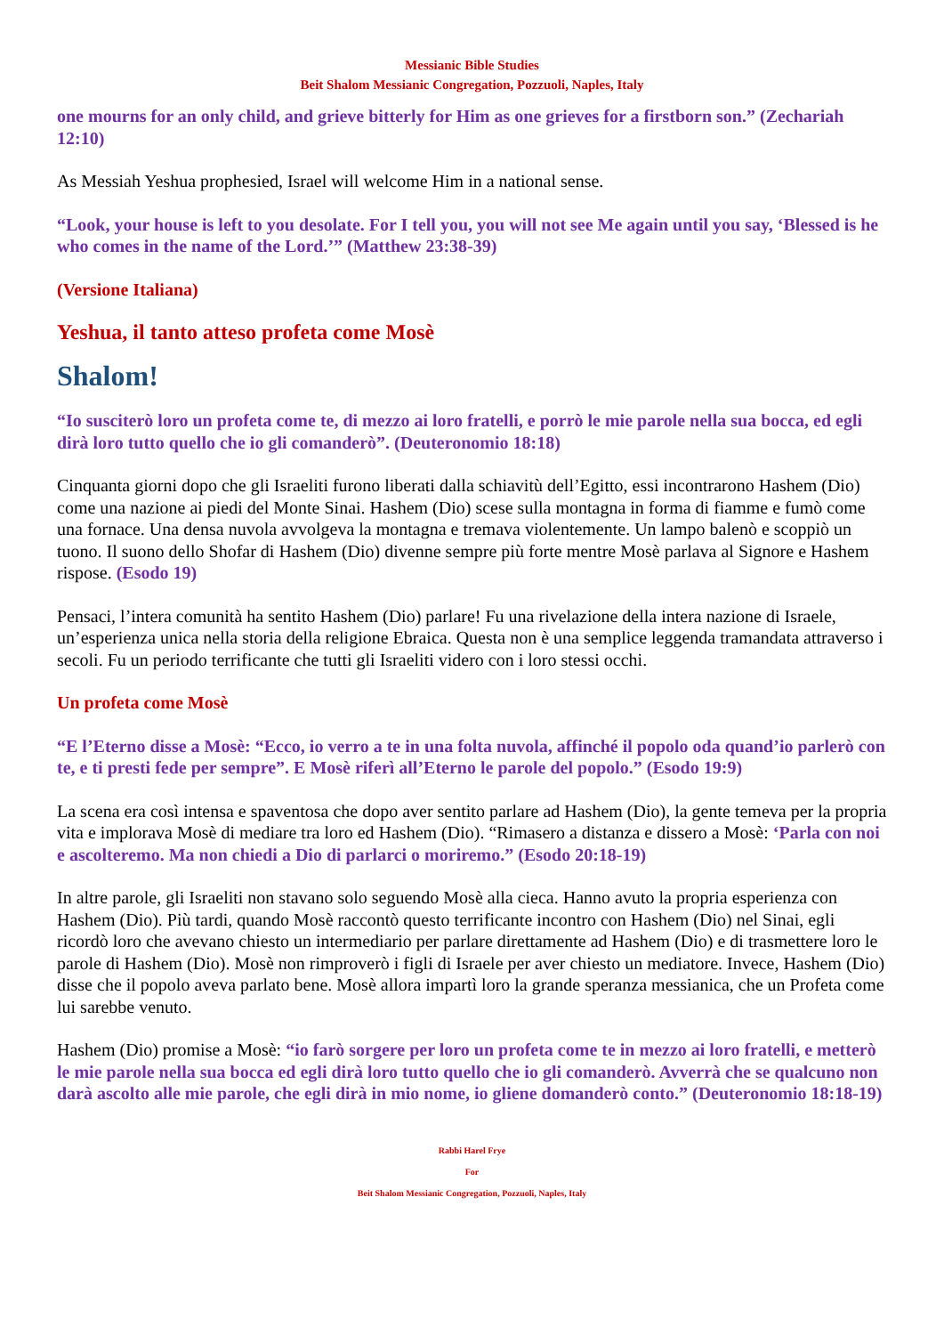Messianic Bible Studies
Beit Shalom Messianic Congregation, Pozzuoli, Naples, Italy
one mourns for an only child, and grieve bitterly for Him as one grieves for a firstborn son.” (Zechariah 12:10)
As Messiah Yeshua prophesied, Israel will welcome Him in a national sense.
“Look, your house is left to you desolate. For I tell you, you will not see Me again until you say, ‘Blessed is he who comes in the name of the Lord.’” (Matthew 23:38-39)
(Versione Italiana)
Yeshua, il tanto atteso profeta come Mosè
Shalom!
“Io susciterò loro un profeta come te, di mezzo ai loro fratelli, e porrò le mie parole nella sua bocca, ed egli dirà loro tutto quello che io gli comanderò”. (Deuteronomio 18:18)
Cinquanta giorni dopo che gli Israeliti furono liberati dalla schiavitù dell’Egitto, essi incontrarono Hashem (Dio) come una nazione ai piedi del Monte Sinai. Hashem (Dio) scese sulla montagna in forma di fiamme e fumò come una fornace. Una densa nuvola avvolgeva la montagna e tremava violentemente. Un lampo balenò e scoppiò un tuono. Il suono dello Shofar di Hashem (Dio) divenne sempre più forte mentre Mosè parlava al Signore e Hashem rispose. (Esodo 19)
Pensaci, l’intera comunità ha sentito Hashem (Dio) parlare! Fu una rivelazione della intera nazione di Israele, un’esperienza unica nella storia della religione Ebraica. Questa non è una semplice leggenda tramandata attraverso i secoli. Fu un periodo terrificante che tutti gli Israeliti videro con i loro stessi occhi.
Un profeta come Mosè
“E l’Eterno disse a Mosè: “Ecco, io verro a te in una folta nuvola, affinché il popolo oda quand’io parlerò con te, e ti presti fede per sempre”. E Mosè riferì all’Eterno le parole del popolo.” (Esodo 19:9)
La scena era così intensa e spaventosa che dopo aver sentito parlare ad Hashem (Dio), la gente temeva per la propria vita e implorava Mosè di mediare tra loro ed Hashem (Dio). “Rimasero a distanza e dissero a Mosè: ‘Parla con noi e ascolteremo. Ma non chiedi a Dio di parlarci o moriremo.” (Esodo 20:18-19)
In altre parole, gli Israeliti non stavano solo seguendo Mosè alla cieca. Hanno avuto la propria esperienza con Hashem (Dio). Più tardi, quando Mosè raccontò questo terrificante incontro con Hashem (Dio) nel Sinai, egli ricordò loro che avevano chiesto un intermediario per parlare direttamente ad Hashem (Dio) e di trasmettere loro le parole di Hashem (Dio). Mosè non rimproverò i figli di Israele per aver chiesto un mediatore. Invece, Hashem (Dio) disse che il popolo aveva parlato bene. Mosè allora impartì loro la grande speranza messianica, che un Profeta come lui sarebbe venuto.
Hashem (Dio) promise a Mosè: “io farò sorgere per loro un profeta come te in mezzo ai loro fratelli, e metterò le mie parole nella sua bocca ed egli dirà loro tutto quello che io gli comanderò. Avverrà che se qualcuno non darà ascolto alle mie parole, che egli dirà in mio nome, io gliene domanderò conto.” (Deuteronomio 18:18-19)
Rabbi Harel Frye
For
Beit Shalom Messianic Congregation, Pozzuoli, Naples, Italy